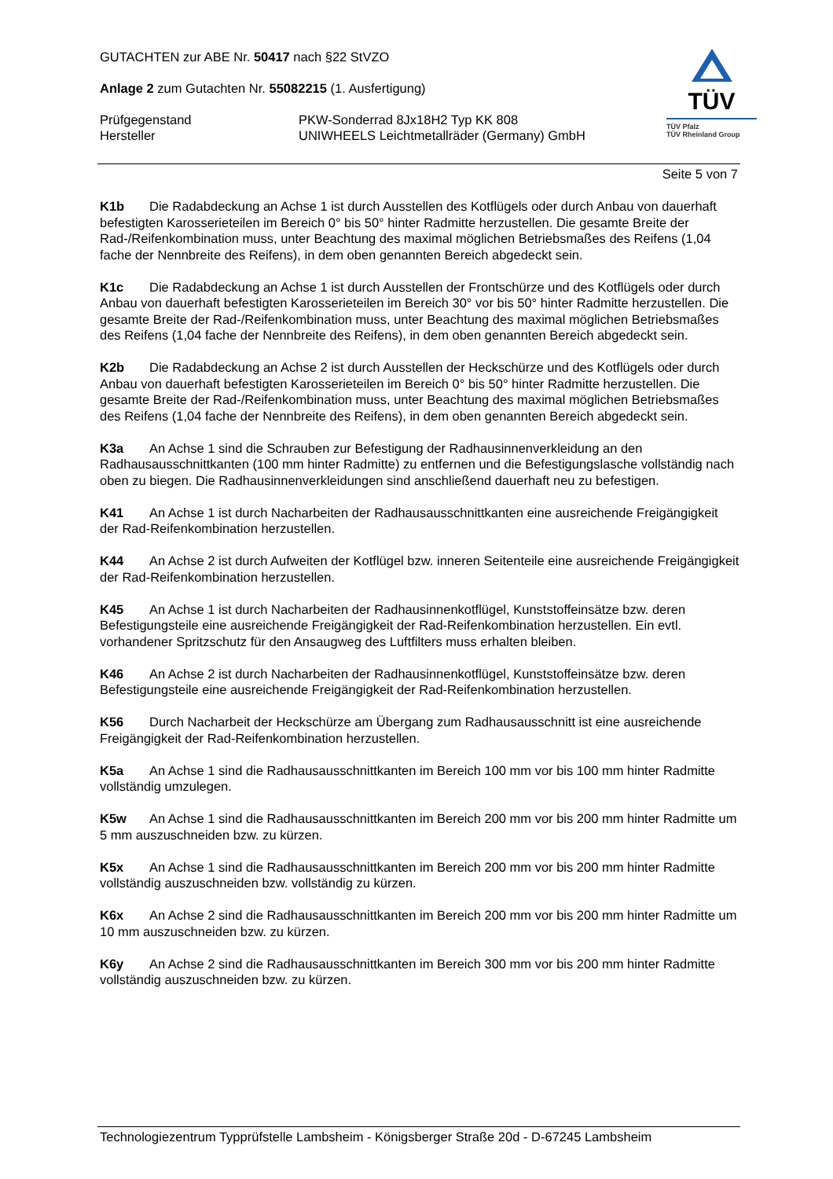GUTACHTEN zur ABE Nr. 50417 nach §22 StVZO
Anlage 2 zum Gutachten Nr. 55082215 (1. Ausfertigung)
Prüfgegenstand PKW-Sonderrad 8Jx18H2 Typ KK 808
Hersteller UNIWHEELS Leichtmetallräder (Germany) GmbH
TÜV
TÜV Pfalz
TÜV Rheinland Group
Seite 5 von 7
K1b Die Radabdeckung an Achse 1 ist durch Ausstellen des Kotflügels oder durch Anbau von dauerhaft befestigten Karosserieteilen im Bereich 0° bis 50° hinter Radmitte herzustellen. Die gesamte Breite der Rad-/Reifenkombination muss, unter Beachtung des maximal möglichen Betriebsmaßes des Reifens (1,04 fache der Nennbreite des Reifens), in dem oben genannten Bereich abgedeckt sein.
K1c Die Radabdeckung an Achse 1 ist durch Ausstellen der Frontschürze und des Kotflügels oder durch Anbau von dauerhaft befestigten Karosserieteilen im Bereich 30° vor bis 50° hinter Radmitte herzustellen. Die gesamte Breite der Rad-/Reifenkombination muss, unter Beachtung des maximal möglichen Betriebsmaßes des Reifens (1,04 fache der Nennbreite des Reifens), in dem oben genannten Bereich abgedeckt sein.
K2b Die Radabdeckung an Achse 2 ist durch Ausstellen der Heckschürze und des Kotflügels oder durch Anbau von dauerhaft befestigten Karosserieteilen im Bereich 0° bis 50° hinter Radmitte herzustellen. Die gesamte Breite der Rad-/Reifenkombination muss, unter Beachtung des maximal möglichen Betriebsmaßes des Reifens (1,04 fache der Nennbreite des Reifens), in dem oben genannten Bereich abgedeckt sein.
K3a An Achse 1 sind die Schrauben zur Befestigung der Radhausinnenverkleidung an den Radhausausschnittkanten (100 mm hinter Radmitte) zu entfernen und die Befestigungslasche vollständig nach oben zu biegen. Die Radhausinnenverkleidungen sind anschließend dauerhaft neu zu befestigen.
K41 An Achse 1 ist durch Nacharbeiten der Radhausausschnittkanten eine ausreichende Freigängigkeit der Rad-Reifenkombination herzustellen.
K44 An Achse 2 ist durch Aufweiten der Kotflügel bzw. inneren Seitenteile eine ausreichende Freigängigkeit der Rad-Reifenkombination herzustellen.
K45 An Achse 1 ist durch Nacharbeiten der Radhausinnenkotflügel, Kunststoffeinsätze bzw. deren Befestigungsteile eine ausreichende Freigängigkeit der Rad-Reifenkombination herzustellen. Ein evtl. vorhandener Spritzschutz für den Ansaugweg des Luftfilters muss erhalten bleiben.
K46 An Achse 2 ist durch Nacharbeiten der Radhausinnenkotflügel, Kunststoffeinsätze bzw. deren Befestigungsteile eine ausreichende Freigängigkeit der Rad-Reifenkombination herzustellen.
K56 Durch Nacharbeit der Heckschürze am Übergang zum Radhausausschnitt ist eine ausreichende Freigängigkeit der Rad-Reifenkombination herzustellen.
K5a An Achse 1 sind die Radhausausschnittkanten im Bereich 100 mm vor bis 100 mm hinter Radmitte vollständig umzulegen.
K5w An Achse 1 sind die Radhausausschnittkanten im Bereich 200 mm vor bis 200 mm hinter Radmitte um 5 mm auszuschneiden bzw. zu kürzen.
K5x An Achse 1 sind die Radhausausschnittkanten im Bereich 200 mm vor bis 200 mm hinter Radmitte vollständig auszuschneiden bzw. vollständig zu kürzen.
K6x An Achse 2 sind die Radhausausschnittkanten im Bereich 200 mm vor bis 200 mm hinter Radmitte um 10 mm auszuschneiden bzw. zu kürzen.
K6y An Achse 2 sind die Radhausausschnittkanten im Bereich 300 mm vor bis 200 mm hinter Radmitte vollständig auszuschneiden bzw. zu kürzen.
Technologiezentrum Typprüfstelle Lambsheim - Königsberger Straße 20d - D-67245 Lambsheim